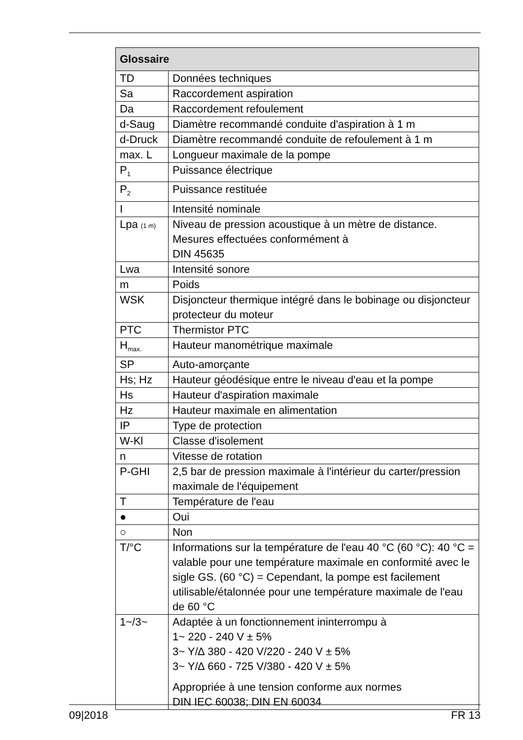| Glossaire | |
| --- | --- |
| TD | Données techniques |
| Sa | Raccordement aspiration |
| Da | Raccordement refoulement |
| d-Saug | Diamètre recommandé conduite d'aspiration à 1 m |
| d-Druck | Diamètre recommandé conduite de refoulement à 1 m |
| max. L | Longueur maximale de la pompe |
| P<sub>1</sub> | Puissance électrique |
| P<sub>2</sub> | Puissance restituée |
| I | Intensité nominale |
| Lpa (1 m) | Niveau de pression acoustique à un mètre de distance. Mesures effectuées conformément à DIN 45635 |
| Lwa | Intensité sonore |
| m | Poids |
| WSK | Disjoncteur thermique intégré dans le bobinage ou disjoncteur protecteur du moteur |
| PTC | Thermistor PTC |
| H<sub>max.</sub> | Hauteur manométrique maximale |
| SP | Auto-amorçante |
| Hs; Hz | Hauteur géodésique entre le niveau d'eau et la pompe |
| Hs | Hauteur d'aspiration maximale |
| Hz | Hauteur maximale en alimentation |
| IP | Type de protection |
| W-Kl | Classe d'isolement |
| n | Vitesse de rotation |
| P-GHI | 2,5 bar de pression maximale à l'intérieur du carter/pression maximale de l'équipement |
| T | Température de l'eau |
| ● | Oui |
| ○ | Non |
| T/°C | Informations sur la température de l'eau 40 °C (60 °C): 40 °C = valable pour une température maximale en conformité avec le sigle GS. (60 °C) = Cependant, la pompe est facilement utilisable/étalonnée pour une température maximale de l'eau de 60 °C |
| 1~/3~ | Adaptée à un fonctionnement ininterrompu à 1~ 220 - 240 V ± 5% 3~ Y/∆ 380 - 420 V/220 - 240 V ± 5% 3~ Y/∆ 660 - 725 V/380 - 420 V ± 5% Appropriée à une tension conforme aux normes DIN IEC 60038; DIN EN 60034 |
09|2018 FR 13